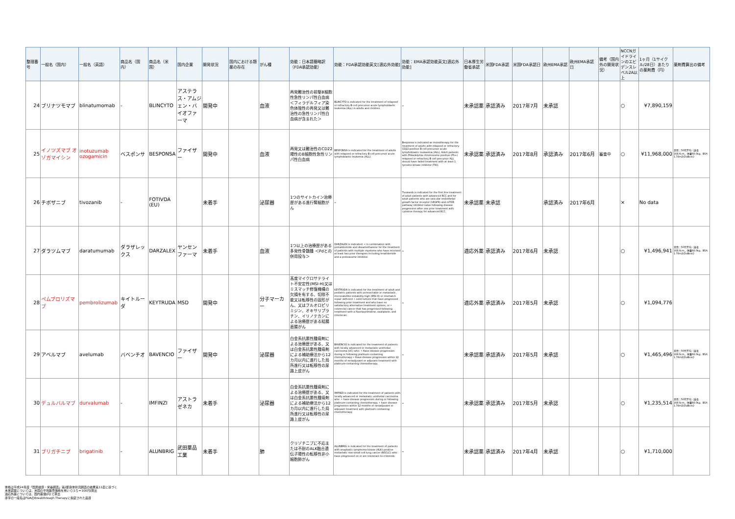| 整理番号 | 一般名（国内） | 一般名（英語） | 商品名（国内） | 商品名（米国） | 国内企業 | 開発状況 | 国内における類薬の存在 | がん種 | 効能：日本語簡略訳（FDA承認効能） | 効能：FDA承認効能英文[適応外効能] | 効能：EMA承認効能英文[適応外効能] | 日本厚生労働省承認 | 米国FDA承認 | 米国FDA承認日 | 欧州EMA承認 | 欧州EMA承認日 | 備考（国内外の開発状況） | NCCNガイドラインのエビデンスレベル2A以上 | 1ヶ月（1サイクル/28日）あたりの薬剤費（円） | 薬剤費算出の備考 |
| --- | --- | --- | --- | --- | --- | --- | --- | --- | --- | --- | --- | --- | --- | --- | --- | --- | --- | --- | --- | --- |
| 24 | ブリナツモマブ | blinatumomab | - | BLINCYTO | アステラス・アムジェン・バイオファーマ | 開発中 | | 血液 | 再発難治性の前駆B細胞性急性リンパ性白血病 ＜フィラデルフィア染色体陰性の再発又は難治性の急性リンパ性白血病が含まれた＞ | BLINCYTO is indicated for the treatment of relapsed or refractory B-cell precursor acute lymphoblastic leukemia (ALL) in adults and children. | - | 未承認薬 | 承認済み | 2017年7月 | 未承認 | | | ○ | ¥7,890,159 | |
| 25 | イノツズマブ オゾガマイシン | inotuzumab ozogamicin | ベスポンサ | BESPONSA | ファイザー | 開発中 | | 血液 | 再発又は難治性のCD22陽性のB細胞性急性リンパ性白血病 | BESPONSA is indicated for the treatment of adults with relapsed or refractory B-cell precursor acute lymphoblastic leukemia (ALL). | Besponsa is indicated as monotherapy for the treatment of adults with relapsed or refractory CD22-positive B cell precursor acute lymphoblastic leukaemia (ALL). Adult patients with Philadelphia chromosome positive (Ph+) relapsed or refractory B cell precursor ALL should have failed treatment with at least 1 tyrosine kinase inhibitor (TKI). | 未承認薬 | 承認済み | 2017年8月 | 承認済み | 2017年6月 | 審査中 | ○ | ¥11,968,000 | 男性：50代平均（身長168.6cm、体重68.0kg、BSA 1.78m2(DuBois)） |
| 26 | チボザニブ | tivozanib | - | FOTIVDA (EU) | | 未着手 | | 泌尿器 | 1つのサイトカイン治療歴がある進行腎細胞がん | - | Tivozanib is indicated for the first line treatment of adult patients with advanced RCC and for adult patients who are vascular endothelial growth factor receptor (VEGFR) and mTOR pathway inhibitor-naïve following disease progression after one prior treatment with cytokine therapy for advanced RCC. | 未承認薬 | 未承認 | | 承認済み | 2017年6月 | | × | No data | |
| 27 | ダラツムマブ | daratumumab | ダラザレックス | DARZALEX | ヤンセンファーマ | 未着手 | | 血液 | 1つ以上の治療歴がある多発性骨髄腫 ＜Pdとの併用投与＞ | DARZALEX is indicated: • in combination with pomalidomide and dexamethasone for the treatment of patients with multiple myeloma who have received at least two prior therapies including lenalidomide and a proteasome inhibitor. | - | 適応外薬 | 承認済み | 2017年6月 | 未承認 | | | ○ | ¥1,496,941 | 男性：50代平均（身長168.6cm、体重68.0kg、BSA 1.78m2(DuBois)） |
| 28 | ペムブロリズマブ | pembrolizumab | キイトルーダ | KEYTRUDA | MSD | 開発中 | | 分子マーカー | 高度マイクロサテライト不安定性(MSI-H)又はミスマッチ修復機構の欠損を有する、切除不能又は転移性の固形がん、又はフルオロピリミジン、オキサリプラチン、イリノテカンによる治療歴がある結腸直腸がん | KEYTRUDA is indicated for the treatment of adult and pediatric patients with unresectable or metastatic, microsatellite instability-high (MSI-H) or mismatch repair deficient • solid tumors that have progressed following prior treatment and who have no satisfactory alternative treatment options, or • colorectal cancer that has progressed following treatment with a fluoropyrimidine, oxaliplatin, and irinotecan. | - | 適応外薬 | 承認済み | 2017年5月 | 未承認 | | | ○ | ¥1,094,776 | |
| 29 | アベルマブ | avelumab | バベンチオ | BAVENCIO | ファイザー | 開発中 | | 泌尿器 | 白金系抗悪性腫瘍剤による治療歴がある、又は白金系抗悪性腫瘍剤による補助療法から12カ月以内に進行した局所進行又は転移性の尿路上皮がん | BAVENCIO is indicated for the treatment of patients with locally advanced or metastatic urothelial carcinoma (UC) who: • Have disease progression during or following platinum-containing chemotherapy • Have disease progression within 12 months of neoadjuvant or adjuvant treatment with platinum-containing chemotherapy | - | 未承認薬 | 承認済み | 2017年5月 | 未承認 | | | ○ | ¥1,465,496 | 男性：50代平均（身長168.6cm、体重68.0kg、BSA 1.78m2(DuBois)） |
| 30 | デュルバルマブ | durvalumab | - | IMFINZI | アストラゼネカ | 未着手 | | 泌尿器 | 白金系抗悪性腫瘍剤による治療歴がある、又は白金系抗悪性腫瘍剤による補助療法から12カ月以内に進行した局所進行又は転移性の尿路上皮がん | IMFINZI is indicated for the treatment of patients with locally advanced or metastatic urothelial carcinoma who: • have disease progression during or following platinum-containing chemotherapy. • have disease progression within 12 months of neoadjuvant or adjuvant treatment with platinum-containing chemotherapy. | - | 未承認薬 | 承認済み | 2017年5月 | 未承認 | | | ○ | ¥1,235,514 | 男性：50代平均（身長168.6cm、体重68.0kg、BSA 1.78m2(DuBois)） |
| 31 | ブリガチニブ | brigatinib | - | ALUNBRIG | 武田薬品工業 | 未着手 | | 肺 | クリゾチニブに不応または不耐のALK融合遺伝子陽性の転移性非小細胞肺がん | ALUNBRIG is indicated for the treatment of patients with anaplastic lymphoma kinase (ALK)-positive metastatic non-small cell lung cancer (NSCLC) who have progressed on or are intolerant to crizotinib. | - | 未承認薬 | 承認済み | 2017年4月 | 未承認 | | | ○ | ¥1,710,000 | |
体格は平成24年度「国民健康・栄養調査」第2部身体状況調査の結果第11表に基づく
未承認薬については、米国の平均販売価格を用いて(1＄＝100円)算出
適応外薬については、国内薬価(円)で算出
赤字の一般名はFDAのBreakthrough Therapyに指定された品目